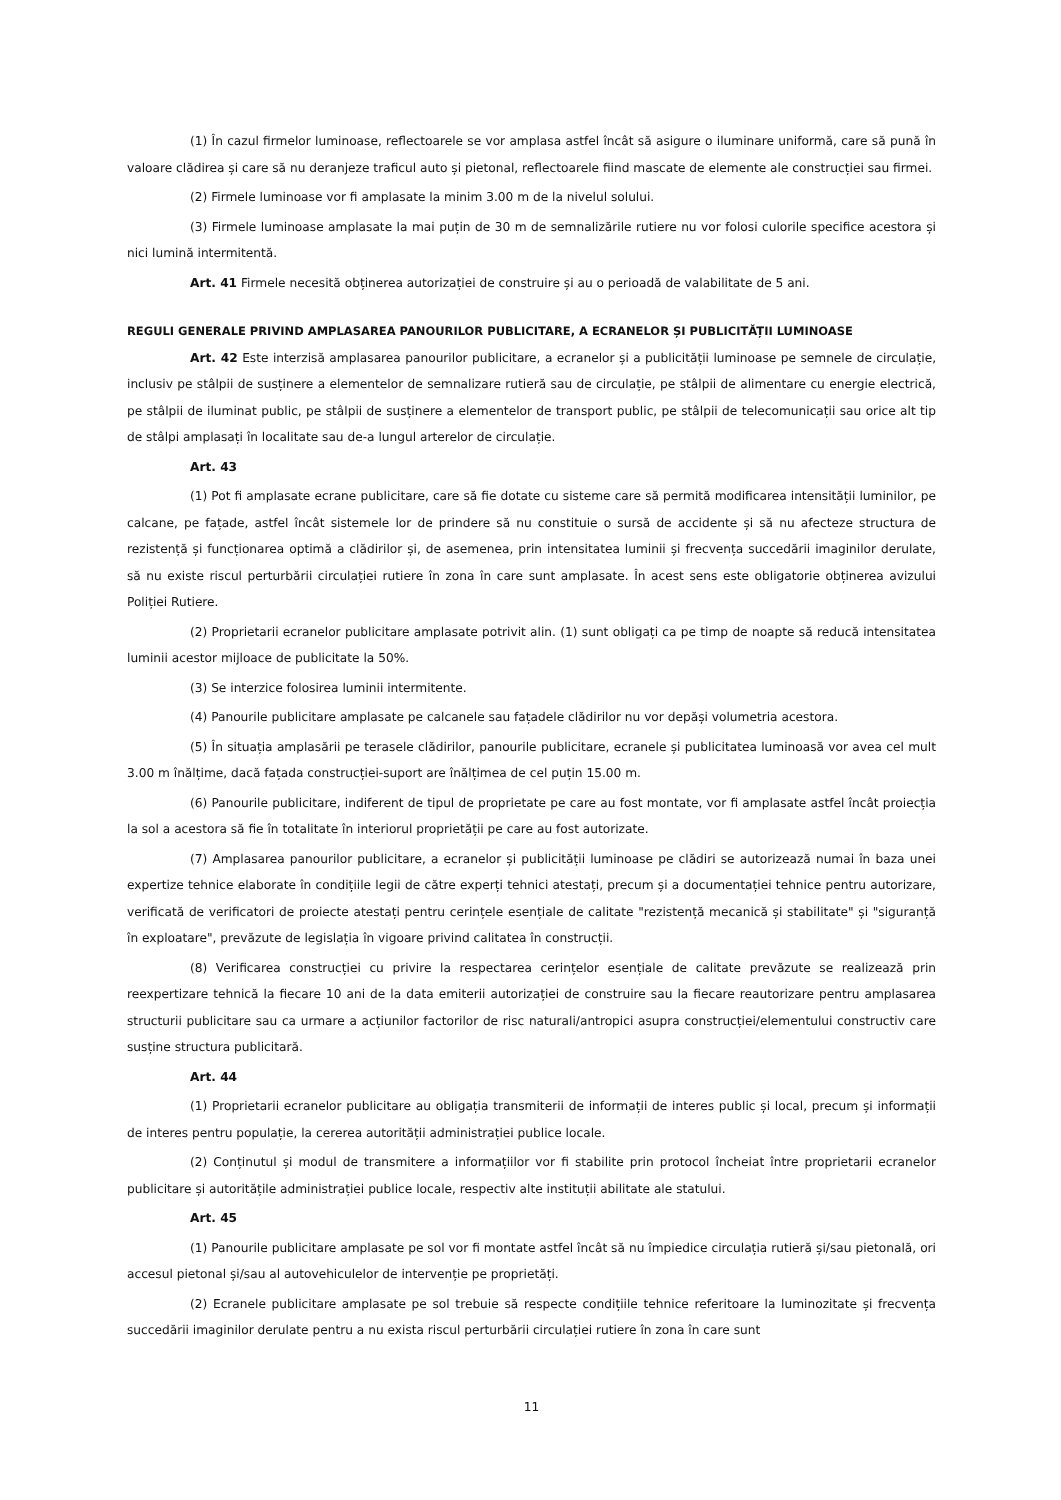(1) În cazul firmelor luminoase, reflectoarele se vor amplasa astfel încât să asigure o iluminare uniformă, care să pună în valoare clădirea și care să nu deranjeze traficul auto și pietonal, reflectoarele fiind mascate de elemente ale construcției sau firmei.
(2) Firmele luminoase vor fi amplasate la minim 3.00 m de la nivelul solului.
(3) Firmele luminoase amplasate la mai puțin de 30 m de semnalizările rutiere nu vor folosi culorile specifice acestora și nici lumină intermitentă.
Art. 41 Firmele necesită obținerea autorizației de construire și au o perioadă de valabilitate de 5 ani.
REGULI GENERALE PRIVIND AMPLASAREA PANOURILOR PUBLICITARE, A ECRANELOR ȘI PUBLICITĂȚII LUMINOASE
Art. 42 Este interzisă amplasarea panourilor publicitare, a ecranelor și a publicității luminoase pe semnele de circulație, inclusiv pe stâlpii de susținere a elementelor de semnalizare rutieră sau de circulație, pe stâlpii de alimentare cu energie electrică, pe stâlpii de iluminat public, pe stâlpii de susținere a elementelor de transport public, pe stâlpii de telecomunicații sau orice alt tip de stâlpi amplasați în localitate sau de-a lungul arterelor de circulație.
Art. 43
(1) Pot fi amplasate ecrane publicitare, care să fie dotate cu sisteme care să permită modificarea intensității luminilor, pe calcane, pe fațade, astfel încât sistemele lor de prindere să nu constituie o sursă de accidente și să nu afecteze structura de rezistență și funcționarea optimă a clădirilor și, de asemenea, prin intensitatea luminii și frecvența succedării imaginilor derulate, să nu existe riscul perturbării circulației rutiere în zona în care sunt amplasate. În acest sens este obligatorie obținerea avizului Poliției Rutiere.
(2) Proprietarii ecranelor publicitare amplasate potrivit alin. (1) sunt obligați ca pe timp de noapte să reducă intensitatea luminii acestor mijloace de publicitate la 50%.
(3) Se interzice folosirea luminii intermitente.
(4) Panourile publicitare amplasate pe calcanele sau fațadele clădirilor nu vor depăși volumetria acestora.
(5) În situația amplasării pe terasele clădirilor, panourile publicitare, ecranele și publicitatea luminoasă vor avea cel mult 3.00 m înălțime, dacă fațada construcției-suport are înălțimea de cel puțin 15.00 m.
(6) Panourile publicitare, indiferent de tipul de proprietate pe care au fost montate, vor fi amplasate astfel încât proiecția la sol a acestora să fie în totalitate în interiorul proprietății pe care au fost autorizate.
(7) Amplasarea panourilor publicitare, a ecranelor și publicității luminoase pe clădiri se autorizează numai în baza unei expertize tehnice elaborate în condițiile legii de către experți tehnici atestați, precum și a documentației tehnice pentru autorizare, verificată de verificatori de proiecte atestați pentru cerințele esențiale de calitate "rezistență mecanică și stabilitate" și "siguranță în exploatare", prevăzute de legislația în vigoare privind calitatea în construcții.
(8) Verificarea construcției cu privire la respectarea cerințelor esențiale de calitate prevăzute se realizează prin reexpertizare tehnică la fiecare 10 ani de la data emiterii autorizației de construire sau la fiecare reautorizare pentru amplasarea structurii publicitare sau ca urmare a acțiunilor factorilor de risc naturali/antropici asupra construcției/elementului constructiv care susține structura publicitară.
Art. 44
(1) Proprietarii ecranelor publicitare au obligația transmiterii de informații de interes public și local, precum și informații de interes pentru populație, la cererea autorității administrației publice locale.
(2) Conținutul și modul de transmitere a informațiilor vor fi stabilite prin protocol încheiat între proprietarii ecranelor publicitare și autoritățile administrației publice locale, respectiv alte instituții abilitate ale statului.
Art. 45
(1) Panourile publicitare amplasate pe sol vor fi montate astfel încât să nu împiedice circulația rutieră și/sau pietonală, ori accesul pietonal și/sau al autovehiculelor de intervenție pe proprietăți.
(2) Ecranele publicitare amplasate pe sol trebuie să respecte condițiile tehnice referitoare la luminozitate și frecvența succedării imaginilor derulate pentru a nu exista riscul perturbării circulației rutiere în zona în care sunt
11